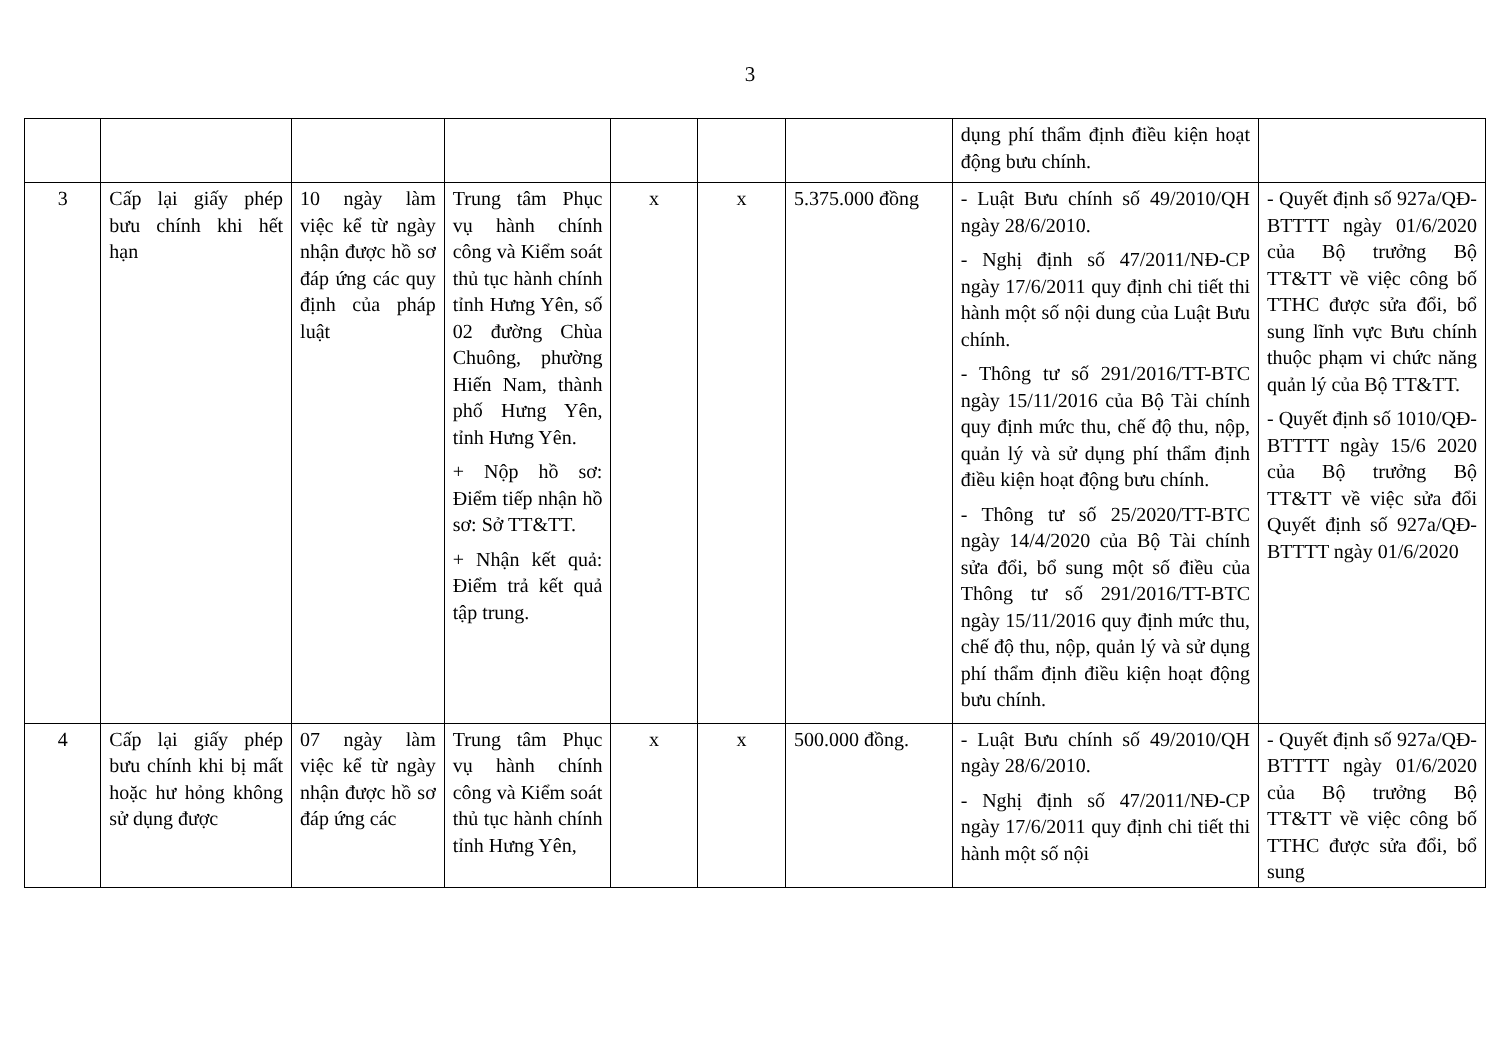3
| | | | | | | | dụng phí thẩm định điều kiện hoạt động bưu chính. | |
| 3 | Cấp lại giấy phép bưu chính khi hết hạn | 10 ngày làm việc kể từ ngày nhận được hồ sơ đáp ứng các quy định của pháp luật | Trung tâm Phục vụ hành chính công và Kiểm soát thủ tục hành chính tỉnh Hưng Yên, số 02 đường Chùa Chuông, phường Hiến Nam, thành phố Hưng Yên, tỉnh Hưng Yên. + Nộp hồ sơ: Điểm tiếp nhận hồ sơ: Sở TT&TT. + Nhận kết quả: Điểm trả kết quả tập trung. | x | x | 5.375.000 đồng | - Luật Bưu chính số 49/2010/QH ngày 28/6/2010. - Nghị định số 47/2011/NĐ-CP ngày 17/6/2011 quy định chi tiết thi hành một số nội dung của Luật Bưu chính. - Thông tư số 291/2016/TT-BTC ngày 15/11/2016 của Bộ Tài chính quy định mức thu, chế độ thu, nộp, quản lý và sử dụng phí thẩm định điều kiện hoạt động bưu chính. - Thông tư số 25/2020/TT-BTC ngày 14/4/2020 của Bộ Tài chính sửa đổi, bổ sung một số điều của Thông tư số 291/2016/TT-BTC ngày 15/11/2016 quy định mức thu, chế độ thu, nộp, quản lý và sử dụng phí thẩm định điều kiện hoạt động bưu chính. | - Quyết định số 927a/QĐ-BTTTT ngày 01/6/2020 của Bộ trưởng Bộ TT&TT về việc công bố TTHC được sửa đổi, bổ sung lĩnh vực Bưu chính thuộc phạm vi chức năng quản lý của Bộ TT&TT. - Quyết định số 1010/QĐ-BTTTT ngày 15/6 2020 của Bộ trưởng Bộ TT&TT về việc sửa đổi Quyết định số 927a/QĐ-BTTTT ngày 01/6/2020 |
| 4 | Cấp lại giấy phép bưu chính khi bị mất hoặc hư hỏng không sử dụng được | 07 ngày làm việc kể từ ngày nhận được hồ sơ đáp ứng các | Trung tâm Phục vụ hành chính công và Kiểm soát thủ tục hành chính tỉnh Hưng Yên, | x | x | 500.000 đồng. | - Luật Bưu chính số 49/2010/QH ngày 28/6/2010. - Nghị định số 47/2011/NĐ-CP ngày 17/6/2011 quy định chi tiết thi hành một số nội | - Quyết định số 927a/QĐ-BTTTT ngày 01/6/2020 của Bộ trưởng Bộ TT&TT về việc công bố TTHC được sửa đổi, bổ sung |